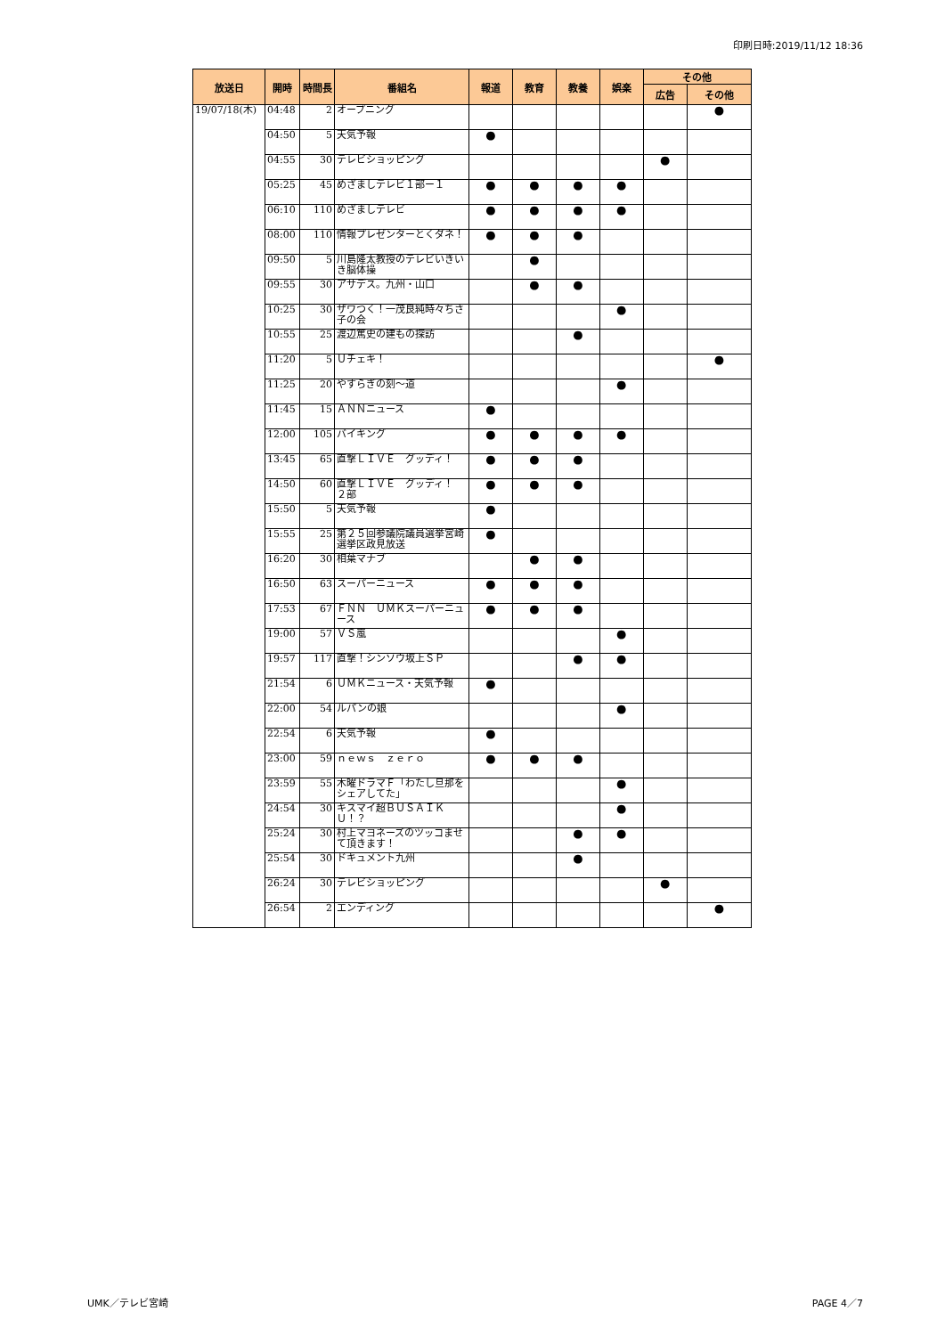印刷日時:2019/11/12 18:36
| 放送日 | 開時 | 時間長 | 番組名 | 報道 | 教育 | 教養 | 娯楽 | その他 | |
| --- | --- | --- | --- | --- | --- | --- | --- | --- | --- |
| | | | | | | | | 広告 | その他 |
| 19/07/18(木) | 04:48 | 2 | オープニング | | | | | | ● |
| | 04:50 | 5 | 天気予報 | ● | | | | | |
| | 04:55 | 30 | テレビショッピング | | | | | ● | |
| | 05:25 | 45 | めざましテレビ１部ー１ | ● | ● | ● | ● | | |
| | 06:10 | 110 | めざましテレビ | ● | ● | ● | ● | | |
| | 08:00 | 110 | 情報プレゼンターとくダネ！ | ● | ● | ● | | | |
| | 09:50 | 5 | 川島隆太教授のテレビいきいき脳体操 | | ● | | | | |
| | 09:55 | 30 | アサデス。九州・山口 | | ● | ● | | | |
| | 10:25 | 30 | ザワつく！一茂良純時々ちさ子の会 | | | | ● | | |
| | 10:55 | 25 | 渡辺篤史の建もの探訪 | | | ● | | | |
| | 11:20 | 5 | Ｕチェキ！ | | | | | | ● |
| | 11:25 | 20 | やすらぎの刻～道 | | | | ● | | |
| | 11:45 | 15 | ＡＮＮニュース | ● | | | | | |
| | 12:00 | 105 | バイキング | ● | ● | ● | ● | | |
| | 13:45 | 65 | 直撃ＬＩＶＥ グッディ！ | ● | ● | ● | | | |
| | 14:50 | 60 | 直撃ＬＩＶＥ グッディ！ ２部 | ● | ● | ● | | | |
| | 15:50 | 5 | 天気予報 | ● | | | | | |
| | 15:55 | 25 | 第２５回参議院議員選挙宮崎選挙区政見放送 | ● | | | | | |
| | 16:20 | 30 | 相葉マナブ | | ● | ● | | | |
| | 16:50 | 63 | スーパーニュース | ● | ● | ● | | | |
| | 17:53 | 67 | ＦＮＮ ＵＭＫスーパーニュース | ● | ● | ● | | | |
| | 19:00 | 57 | ＶＳ嵐 | | | | ● | | |
| | 19:57 | 117 | 直撃！シンソウ坂上ＳＰ | | | ● | ● | | |
| | 21:54 | 6 | ＵＭＫニュース・天気予報 | ● | | | | | |
| | 22:00 | 54 | ルパンの娘 | | | | ● | | |
| | 22:54 | 6 | 天気予報 | ● | | | | | |
| | 23:00 | 59 | ｎｅｗｓ ｚｅｒｏ | ● | ● | ● | | | |
| | 23:59 | 55 | 木曜ドラマＦ「わたし旦那をシェアしてた」 | | | | ● | | |
| | 24:54 | 30 | キスマイ超ＢＵＳＡＩＫＵ！？ | | | | ● | | |
| | 25:24 | 30 | 村上マヨネーズのツッコませて頂きます！ | | | ● | ● | | |
| | 25:54 | 30 | ドキュメント九州 | | | ● | | | |
| | 26:24 | 30 | テレビショッピング | | | | | ● | |
| | 26:54 | 2 | エンディング | | | | | | ● |
UMK／テレビ宮崎 PAGE 4／7